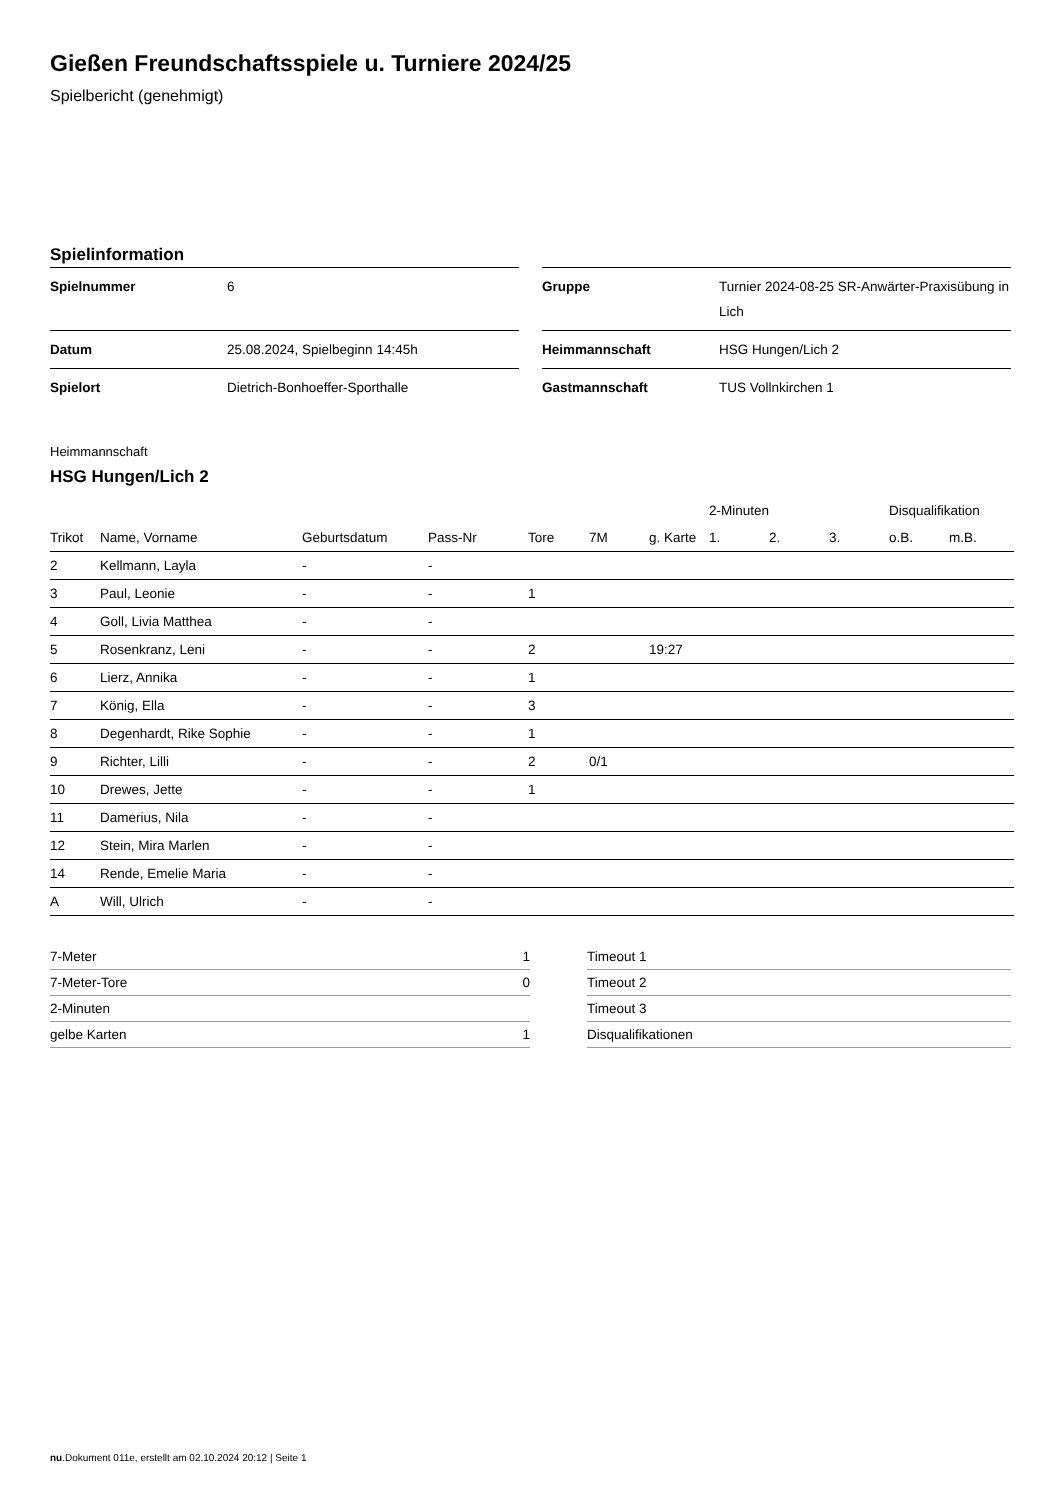Gießen Freundschaftsspiele u. Turniere 2024/25
Spielbericht (genehmigt)
Spielinformation
| Spielnummer | 6 |
| Datum | 25.08.2024, Spielbeginn 14:45h |
| Spielort | Dietrich-Bonhoeffer-Sporthalle |
| Gruppe | Turnier 2024-08-25 SR-Anwärter-Praxisübung in Lich |
| Heimmannschaft | HSG Hungen/Lich 2 |
| Gastmannschaft | TUS Vollnkirchen 1 |
Heimmannschaft
HSG Hungen/Lich 2
| | | | | | | | 2-Minuten | | | Disqualifikation | |
| --- | --- | --- | --- | --- | --- | --- | --- | --- | --- | --- | --- |
| Trikot | Name, Vorname | Geburtsdatum | Pass-Nr | Tore | 7M | g. Karte | 1. | 2. | 3. | o.B. | m.B. |
| 2 | Kellmann, Layla | - | - | | | | | | | | |
| 3 | Paul, Leonie | - | - | 1 | | | | | | | |
| 4 | Goll, Livia Matthea | - | - | | | | | | | | |
| 5 | Rosenkranz, Leni | - | - | 2 | | 19:27 | | | | | |
| 6 | Lierz, Annika | - | - | 1 | | | | | | | |
| 7 | König, Ella | - | - | 3 | | | | | | | |
| 8 | Degenhardt, Rike Sophie | - | - | 1 | | | | | | | |
| 9 | Richter, Lilli | - | - | 2 | 0/1 | | | | | | |
| 10 | Drewes, Jette | - | - | 1 | | | | | | | |
| 11 | Damerius, Nila | - | - | | | | | | | | |
| 12 | Stein, Mira Marlen | - | - | | | | | | | | |
| 14 | Rende, Emelie Maria | - | - | | | | | | | | |
| A | Will, Ulrich | - | - | | | | | | | | |
| 7-Meter | 1 |
| 7-Meter-Tore | 0 |
| 2-Minuten | |
| gelbe Karten | 1 |
| Timeout 1 |
| Timeout 2 |
| Timeout 3 |
| Disqualifikationen |
nu.Dokument 011e, erstellt am 02.10.2024 20:12 | Seite 1